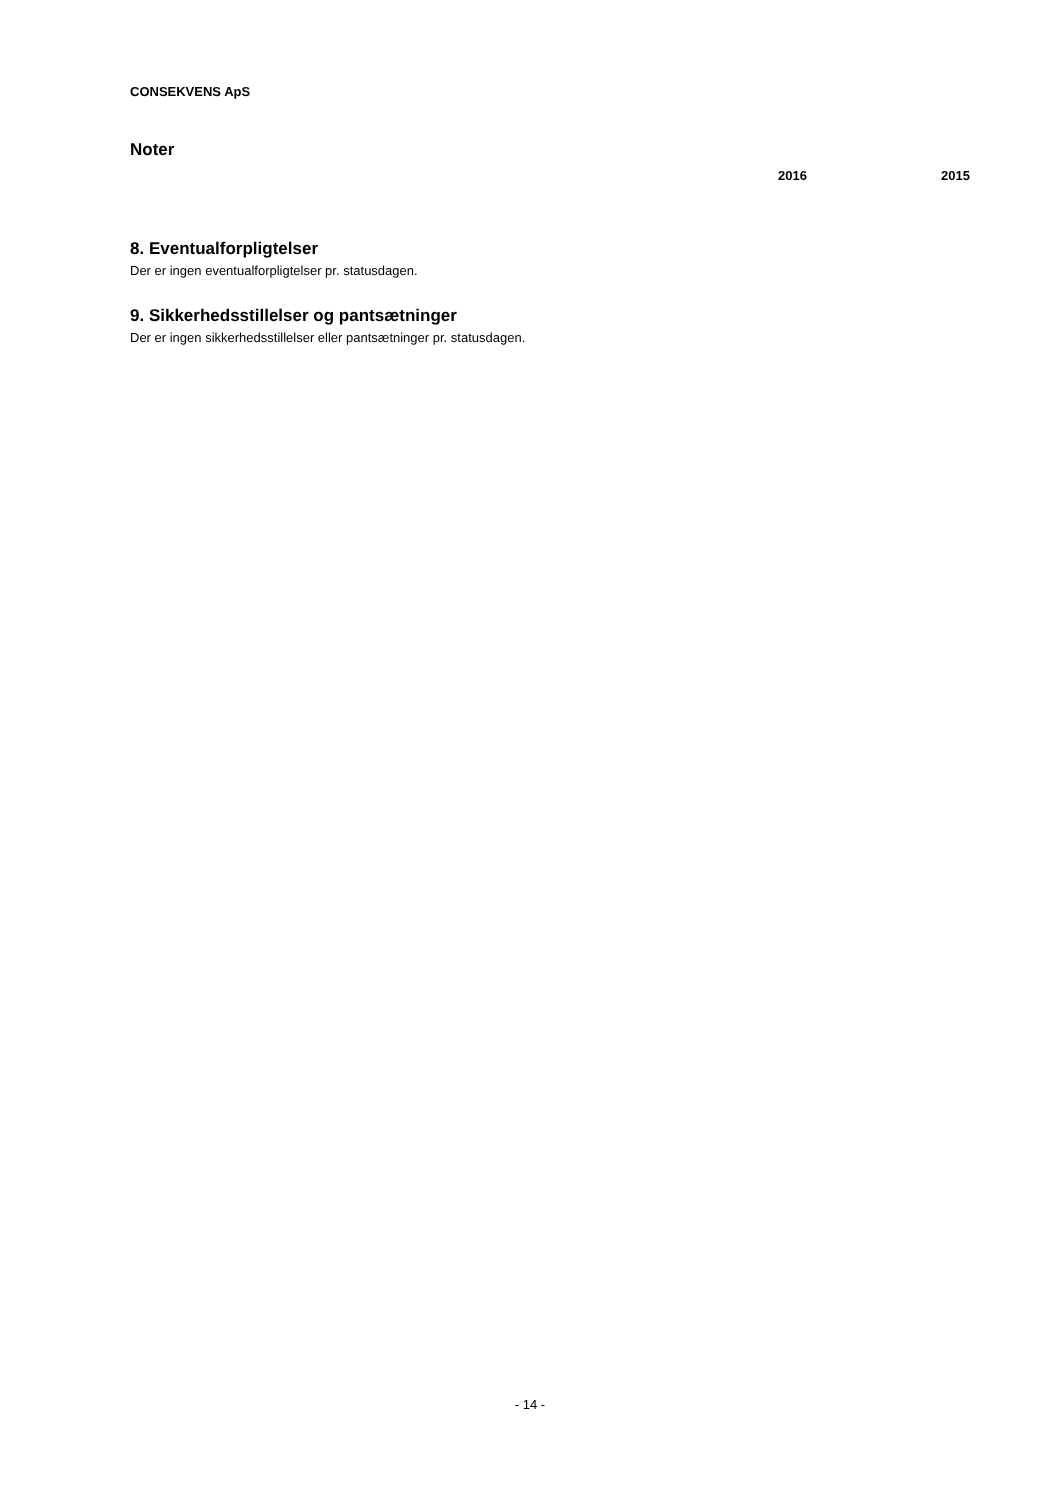CONSEKVENS ApS
Noter
2016 2015
8. Eventualforpligtelser
Der er ingen eventualforpligtelser pr. statusdagen.
9. Sikkerhedsstillelser og pantsætninger
Der er ingen sikkerhedsstillelser eller pantsætninger pr. statusdagen.
- 14 -